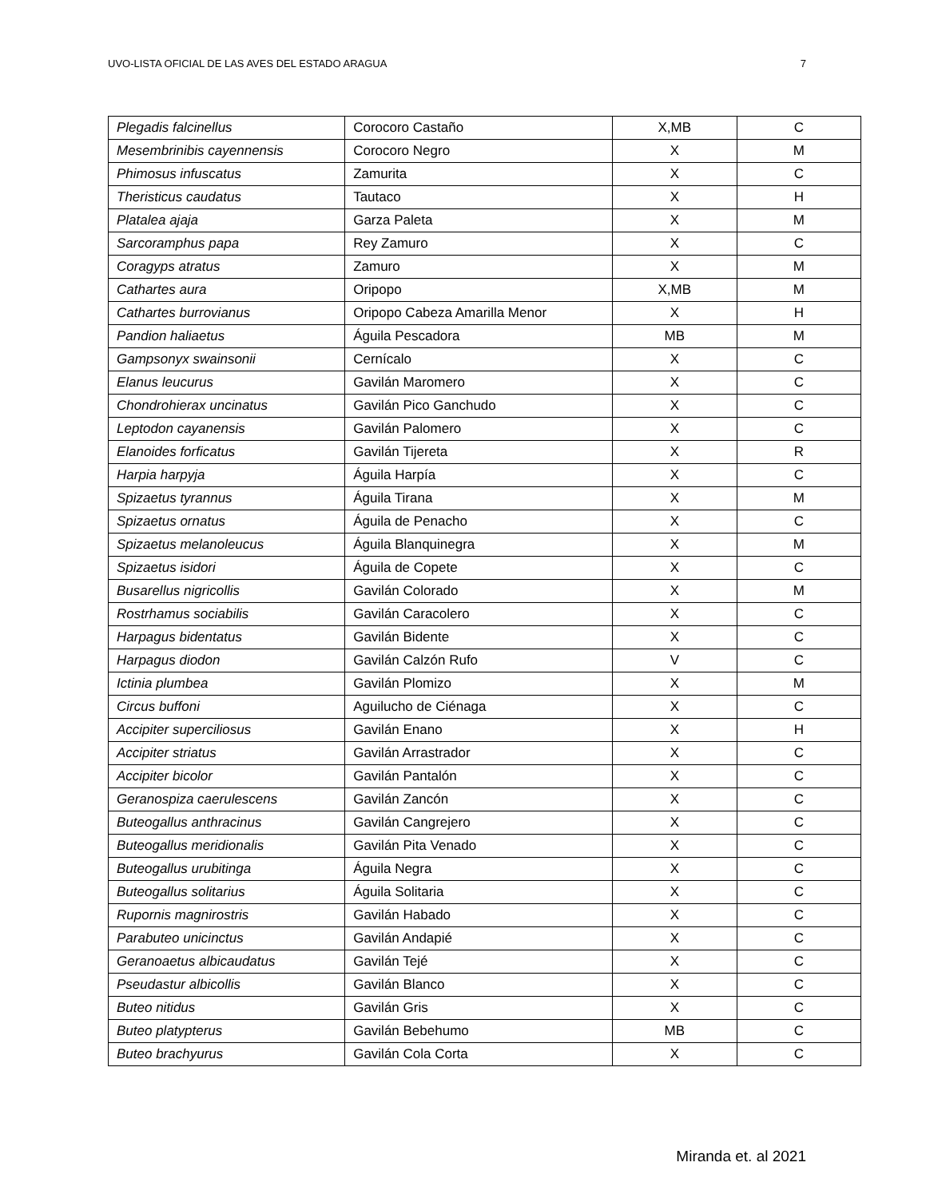UVO-LISTA OFICIAL DE LAS AVES DEL ESTADO ARAGUA 7
| Plegadis falcinellus | Corocoro Castaño | X,MB | C |
| Mesembrinibis cayennensis | Corocoro Negro | X | M |
| Phimosus infuscatus | Zamurita | X | C |
| Theristicus caudatus | Tautaco | X | H |
| Platalea ajaja | Garza Paleta | X | M |
| Sarcoramphus papa | Rey Zamuro | X | C |
| Coragyps atratus | Zamuro | X | M |
| Cathartes aura | Oripopo | X,MB | M |
| Cathartes burrovianus | Oripopo Cabeza Amarilla Menor | X | H |
| Pandion haliaetus | Águila Pescadora | MB | M |
| Gampsonyx swainsonii | Cernícalo | X | C |
| Elanus leucurus | Gavilán Maromero | X | C |
| Chondrohierax uncinatus | Gavilán Pico Ganchudo | X | C |
| Leptodon cayanensis | Gavilán Palomero | X | C |
| Elanoides forficatus | Gavilán Tijereta | X | R |
| Harpia harpyja | Águila Harpía | X | C |
| Spizaetus tyrannus | Águila Tirana | X | M |
| Spizaetus ornatus | Águila de Penacho | X | C |
| Spizaetus melanoleucus | Águila Blanquinegra | X | M |
| Spizaetus isidori | Águila de Copete | X | C |
| Busarellus nigricollis | Gavilán Colorado | X | M |
| Rostrhamus sociabilis | Gavilán Caracolero | X | C |
| Harpagus bidentatus | Gavilán Bidente | X | C |
| Harpagus diodon | Gavilán Calzón Rufo | V | C |
| Ictinia plumbea | Gavilán Plomizo | X | M |
| Circus buffoni | Aguilucho de Ciénaga | X | C |
| Accipiter superciliosus | Gavilán Enano | X | H |
| Accipiter striatus | Gavilán Arrastrador | X | C |
| Accipiter bicolor | Gavilán Pantalón | X | C |
| Geranospiza caerulescens | Gavilán Zancón | X | C |
| Buteogallus anthracinus | Gavilán Cangrejero | X | C |
| Buteogallus meridionalis | Gavilán Pita Venado | X | C |
| Buteogallus urubitinga | Águila Negra | X | C |
| Buteogallus solitarius | Águila Solitaria | X | C |
| Rupornis magnirostris | Gavilán Habado | X | C |
| Parabuteo unicinctus | Gavilán Andapié | X | C |
| Geranoaetus albicaudatus | Gavilán Tejé | X | C |
| Pseudastur albicollis | Gavilán Blanco | X | C |
| Buteo nitidus | Gavilán Gris | X | C |
| Buteo platypterus | Gavilán Bebehumo | MB | C |
| Buteo brachyurus | Gavilán Cola Corta | X | C |
Miranda et. al 2021